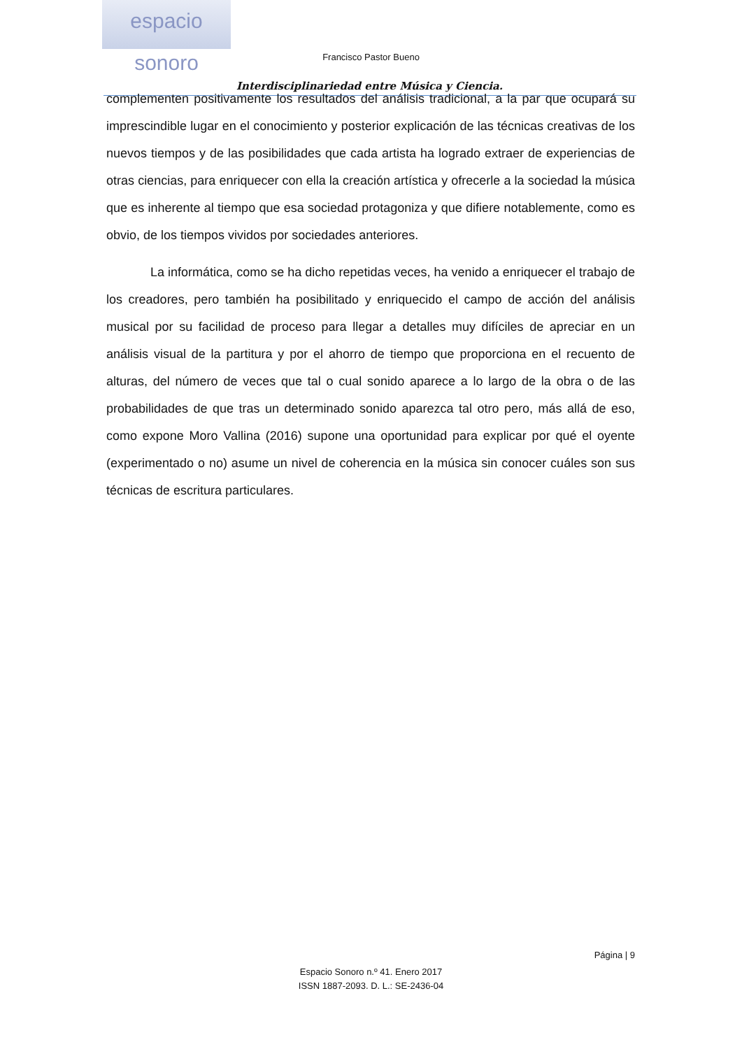espacio sonoro
Interdisciplinariedad entre Música y Ciencia. Francisco Pastor Bueno
complementen positivamente los resultados del análisis tradicional, a la par que ocupará su imprescindible lugar en el conocimiento y posterior explicación de las técnicas creativas de los nuevos tiempos y de las posibilidades que cada artista ha logrado extraer de experiencias de otras ciencias, para enriquecer con ella la creación artística y ofrecerle a la sociedad la música que es inherente al tiempo que esa sociedad protagoniza y que difiere notablemente, como es obvio, de los tiempos vividos por sociedades anteriores.
La informática, como se ha dicho repetidas veces, ha venido a enriquecer el trabajo de los creadores, pero también ha posibilitado y enriquecido el campo de acción del análisis musical por su facilidad de proceso para llegar a detalles muy difíciles de apreciar en un análisis visual de la partitura y por el ahorro de tiempo que proporciona en el recuento de alturas, del número de veces que tal o cual sonido aparece a lo largo de la obra o de las probabilidades de que tras un determinado sonido aparezca tal otro pero, más allá de eso, como expone Moro Vallina (2016) supone una oportunidad para explicar por qué el oyente (experimentado o no) asume un nivel de coherencia en la música sin conocer cuáles son sus técnicas de escritura particulares.
Página | 9
Espacio Sonoro n.º 41. Enero 2017
ISSN 1887-2093. D. L.: SE-2436-04